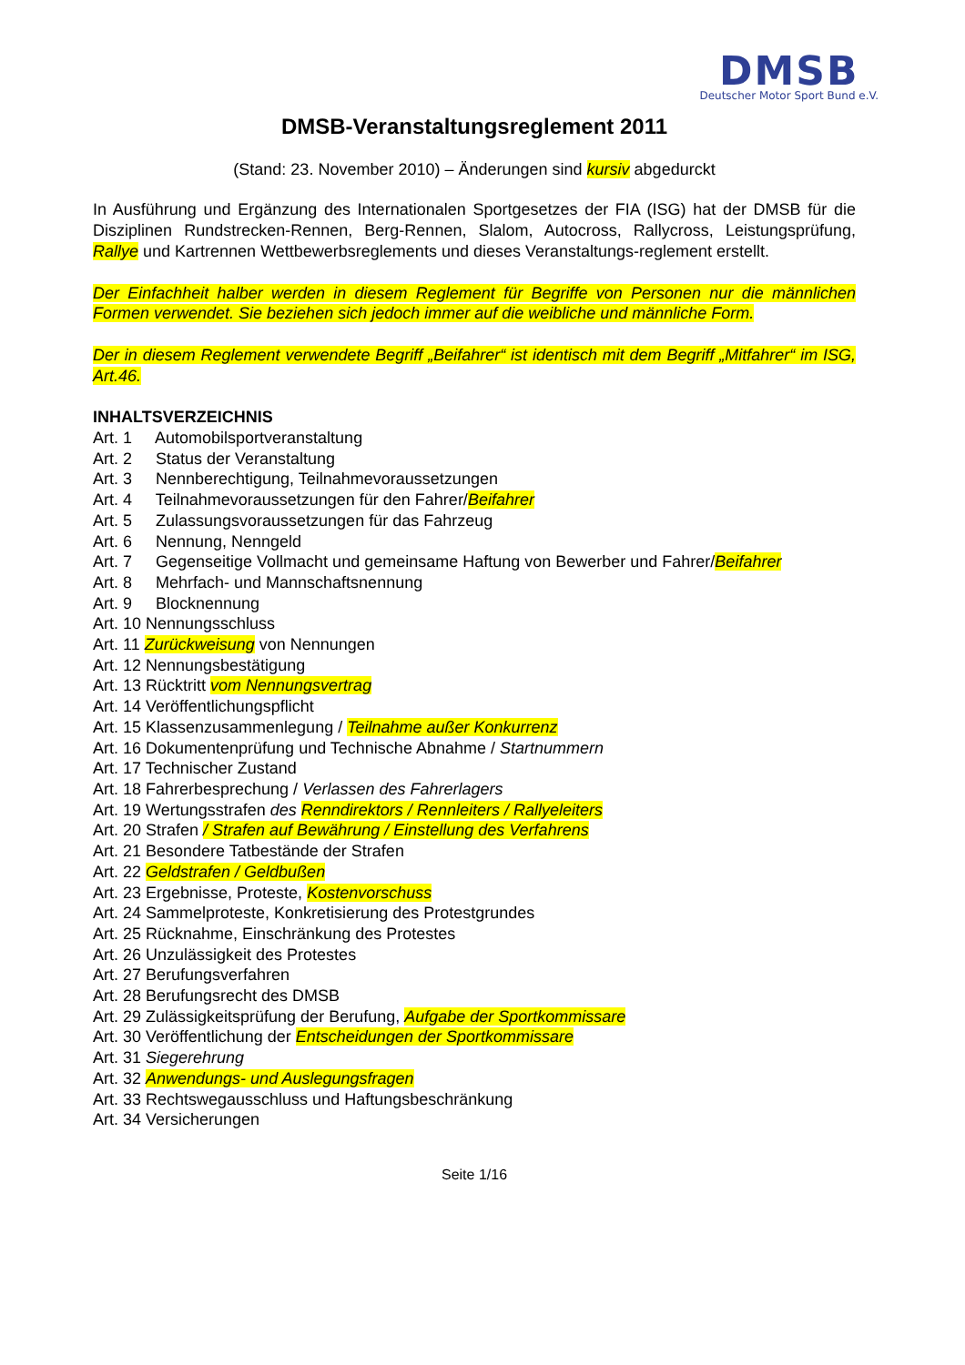DMSB
Deutscher Motor Sport Bund e.V.
DMSB-Veranstaltungsreglement 2011
(Stand: 23. November 2010) – Änderungen sind kursiv abgedurckt
In Ausführung und Ergänzung des Internationalen Sportgesetzes der FIA (ISG) hat der DMSB für die Disziplinen Rundstrecken-Rennen, Berg-Rennen, Slalom, Autocross, Rallycross, Leistungsprüfung, Rallye und Kartrennen Wettbewerbsreglements und dieses Veranstaltungs-reglement erstellt.
Der Einfachheit halber werden in diesem Reglement für Begriffe von Personen nur die männlichen Formen verwendet. Sie beziehen sich jedoch immer auf die weibliche und männliche Form.
Der in diesem Reglement verwendete Begriff „Beifahrer“ ist identisch mit dem Begriff „Mitfahrer“ im ISG, Art.46.
INHALTSVERZEICHNIS
Art. 1 Automobilsportveranstaltung
Art. 2 Status der Veranstaltung
Art. 3 Nennberechtigung, Teilnahmevoraussetzungen
Art. 4 Teilnahmevoraussetzungen für den Fahrer/Beifahrer
Art. 5 Zulassungsvoraussetzungen für das Fahrzeug
Art. 6 Nennung, Nenngeld
Art. 7 Gegenseitige Vollmacht und gemeinsame Haftung von Bewerber und Fahrer/Beifahrer
Art. 8 Mehrfach- und Mannschaftsnennung
Art. 9 Blocknennung
Art. 10 Nennungsschluss
Art. 11 Zurückweisung von Nennungen
Art. 12 Nennungsbestätigung
Art. 13 Rücktritt vom Nennungsvertrag
Art. 14 Veröffentlichungspflicht
Art. 15 Klassenzusammenlegung / Teilnahme außer Konkurrenz
Art. 16 Dokumentenprüfung und Technische Abnahme / Startnummern
Art. 17 Technischer Zustand
Art. 18 Fahrerbesprechung / Verlassen des Fahrerlagers
Art. 19 Wertungsstrafen des Renndirektors / Rennleiters / Rallyeleiters
Art. 20 Strafen / Strafen auf Bewährung / Einstellung des Verfahrens
Art. 21 Besondere Tatbestände der Strafen
Art. 22 Geldstrafen / Geldbußen
Art. 23 Ergebnisse, Proteste, Kostenvorschuss
Art. 24 Sammelproteste, Konkretisierung des Protestgrundes
Art. 25 Rücknahme, Einschränkung des Protestes
Art. 26 Unzulässigkeit des Protestes
Art. 27 Berufungsverfahren
Art. 28 Berufungsrecht des DMSB
Art. 29 Zulässigkeitsprüfung der Berufung, Aufgabe der Sportkommissare
Art. 30 Veröffentlichung der Entscheidungen der Sportkommissare
Art. 31 Siegerehrung
Art. 32 Anwendungs- und Auslegungsfragen
Art. 33 Rechtswegausschluss und Haftungsbeschränkung
Art. 34 Versicherungen
Seite 1/16